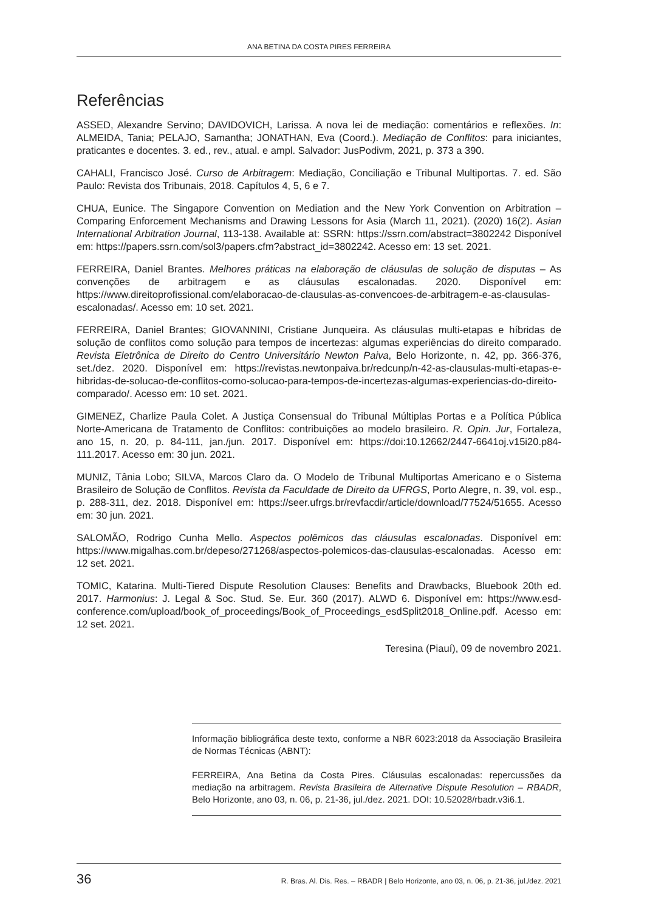ANA BETINA DA COSTA PIRES FERREIRA
Referências
ASSED, Alexandre Servino; DAVIDOVICH, Larissa. A nova lei de mediação: comentários e reflexões. In: ALMEIDA, Tania; PELAJO, Samantha; JONATHAN, Eva (Coord.). Mediação de Conflitos: para iniciantes, praticantes e docentes. 3. ed., rev., atual. e ampl. Salvador: JusPodivm, 2021, p. 373 a 390.
CAHALI, Francisco José. Curso de Arbitragem: Mediação, Conciliação e Tribunal Multiportas. 7. ed. São Paulo: Revista dos Tribunais, 2018. Capítulos 4, 5, 6 e 7.
CHUA, Eunice. The Singapore Convention on Mediation and the New York Convention on Arbitration – Comparing Enforcement Mechanisms and Drawing Lessons for Asia (March 11, 2021). (2020) 16(2). Asian International Arbitration Journal, 113-138. Available at: SSRN: https://ssrn.com/abstract=3802242 Disponível em: https://papers.ssrn.com/sol3/papers.cfm?abstract_id=3802242. Acesso em: 13 set. 2021.
FERREIRA, Daniel Brantes. Melhores práticas na elaboração de cláusulas de solução de disputas – As convenções de arbitragem e as cláusulas escalonadas. 2020. Disponível em: https://www.direitoprofissional.com/elaboracao-de-clausulas-as-convencoes-de-arbitragem-e-as-clausulas-escalonadas/. Acesso em: 10 set. 2021.
FERREIRA, Daniel Brantes; GIOVANNINI, Cristiane Junqueira. As cláusulas multi-etapas e híbridas de solução de conflitos como solução para tempos de incertezas: algumas experiências do direito comparado. Revista Eletrônica de Direito do Centro Universitário Newton Paiva, Belo Horizonte, n. 42, pp. 366-376, set./dez. 2020. Disponível em: https://revistas.newtonpaiva.br/redcunp/n-42-as-clausulas-multi-etapas-e-hibridas-de-solucao-de-conflitos-como-solucao-para-tempos-de-incertezas-algumas-experiencias-do-direito-comparado/. Acesso em: 10 set. 2021.
GIMENEZ, Charlize Paula Colet. A Justiça Consensual do Tribunal Múltiplas Portas e a Política Pública Norte-Americana de Tratamento de Conflitos: contribuições ao modelo brasileiro. R. Opin. Jur, Fortaleza, ano 15, n. 20, p. 84-111, jan./jun. 2017. Disponível em: https://doi:10.12662/2447-6641oj.v15i20.p84-111.2017. Acesso em: 30 jun. 2021.
MUNIZ, Tânia Lobo; SILVA, Marcos Claro da. O Modelo de Tribunal Multiportas Americano e o Sistema Brasileiro de Solução de Conflitos. Revista da Faculdade de Direito da UFRGS, Porto Alegre, n. 39, vol. esp., p. 288-311, dez. 2018. Disponível em: https://seer.ufrgs.br/revfacdir/article/download/77524/51655. Acesso em: 30 jun. 2021.
SALOMÃO, Rodrigo Cunha Mello. Aspectos polêmicos das cláusulas escalonadas. Disponível em: https://www.migalhas.com.br/depeso/271268/aspectos-polemicos-das-clausulas-escalonadas. Acesso em: 12 set. 2021.
TOMIC, Katarina. Multi-Tiered Dispute Resolution Clauses: Benefits and Drawbacks, Bluebook 20th ed. 2017. Harmonius: J. Legal & Soc. Stud. Se. Eur. 360 (2017). ALWD 6. Disponível em: https://www.esd-conference.com/upload/book_of_proceedings/Book_of_Proceedings_esdSplit2018_Online.pdf. Acesso em: 12 set. 2021.
Teresina (Piauí), 09 de novembro 2021.
Informação bibliográfica deste texto, conforme a NBR 6023:2018 da Associação Brasileira de Normas Técnicas (ABNT):
FERREIRA, Ana Betina da Costa Pires. Cláusulas escalonadas: repercussões da mediação na arbitragem. Revista Brasileira de Alternative Dispute Resolution – RBADR, Belo Horizonte, ano 03, n. 06, p. 21-36, jul./dez. 2021. DOI: 10.52028/rbadr.v3i6.1.
36 R. Bras. Al. Dis. Res. – RBADR | Belo Horizonte, ano 03, n. 06, p. 21-36, jul./dez. 2021